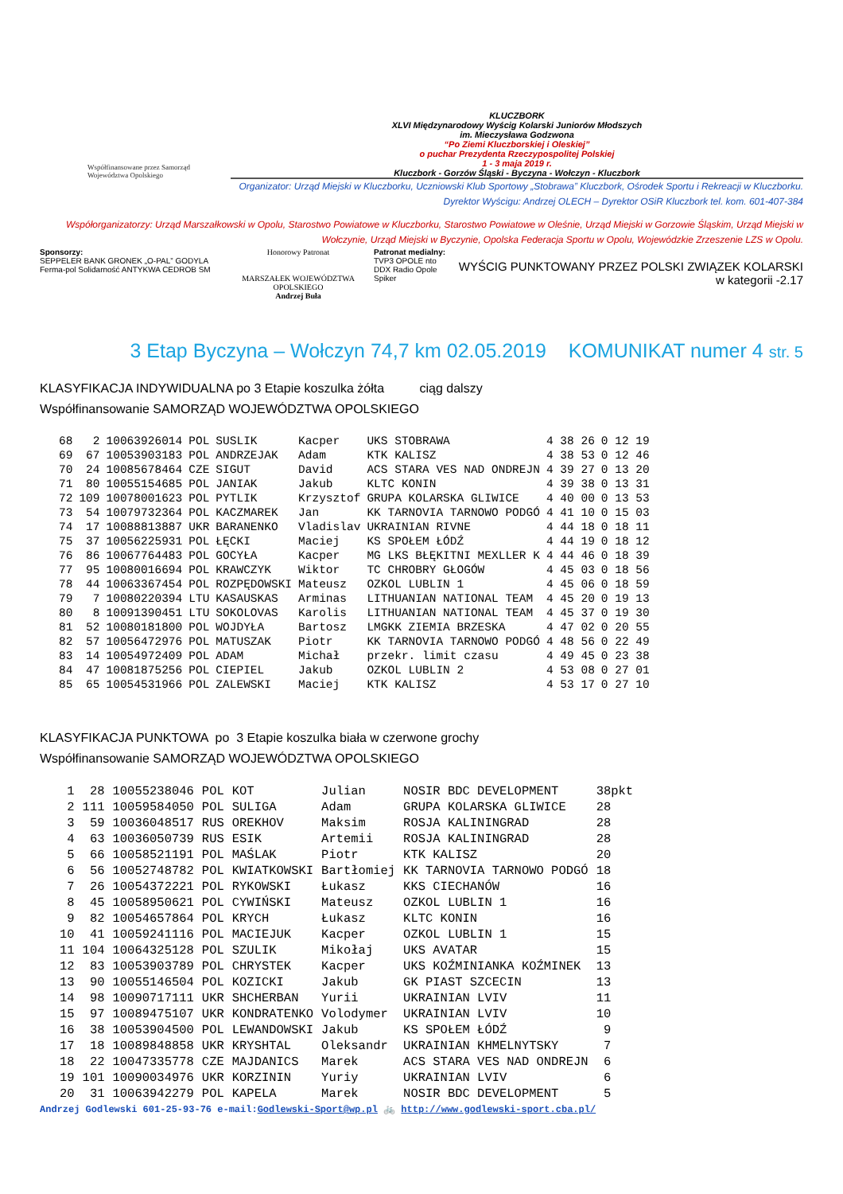Współfinansowane przez Samorząd Województwa Opolskiego
KLUCZBORK
XLVI Międzynarodowy Wyścig Kolarski Juniorów Młodszych
im. Mieczysława Godzwona
“Po Ziemi Kluczborskiej i Oleskiej”
o puchar Prezydenta Rzeczypospolitej Polskiej
1 - 3 maja 2019 r.
Kluczbork - Gorzów Śląski - Byczyna - Wołczyn - Kluczbork
Organizator: Urząd Miejski w Kluczborku, Uczniowski Klub Sportowy „Stobrawa” Kluczbork, Ośrodek Sportu i Rekreacji w Kluczborku.
Dyrektor Wyścigu: Andrzej OLECH – Dyrektor OSiR Kluczbork tel. kom. 601-407-384
Współorganizatorzy: Urząd Marszałkowski w Opolu, Starostwo Powiatowe w Kluczborku, Starostwo Powiatowe w Oleśnie, Urząd Miejski w Gorzowie Śląskim, Urząd Miejski w Wołczynie, Urząd Miejski w Byczynie, Opolska Federacja Sportu w Opolu, Wojewódzkie Zrzeszenie LZS w Opolu.
Sponsorzy:
SEPPELER BANK GRONEK „O-PAL” GODYLA Ferma-pol Solidarność ANTYKWA CEDROB SM
Honorowy Patronat
MARSZAŁEK WOJEWÓDZTWA OPOLSKIEGO
Andrzej Buła
Patronat medialny:
TVP3 OPOLE nto DDX Radio Opole Spiker
WYŚCIG PUNKTOWANY PRZEZ POLSKI ZWIĄZEK KOLARSKI
w kategorii -2.17
3 Etap Byczyna – Wołczyn 74,7 km 02.05.2019 KOMUNIKAT numer 4 str. 5
KLASYFIKACJA INDYWIDUALNA po 3 Etapie koszulka żółta ciąg dalszy
Współfinansowanie SAMORZĄD WOJEWÓDZTWA OPOLSKIEGO
| 68 | 2 | 10063926014 | POL | SUSLIK | Kacper | UKS STOBRAWA | 4 38 26 | 0 12 19 |
| 69 | 67 | 10053903183 | POL | ANDRZEJAK | Adam | KTK KALISZ | 4 38 53 | 0 12 46 |
| 70 | 24 | 10085678464 | CZE | SIGUT | David | ACS STARA VES NAD ONDREJN | 4 39 27 | 0 13 20 |
| 71 | 80 | 10055154685 | POL | JANIAK | Jakub | KLTC KONIN | 4 39 38 | 0 13 31 |
| 72 | 109 | 10078001623 | POL | PYTLIK | Krzysztof | GRUPA KOLARSKA GLIWICE | 4 40 00 | 0 13 53 |
| 73 | 54 | 10079732364 | POL | KACZMAREK | Jan | KK TARNOVIA TARNOWO PODGÓ | 4 41 10 | 0 15 03 |
| 74 | 17 | 10088813887 | UKR | BARANENKO | Vladislav | UKRAINIAN RIVNE | 4 44 18 | 0 18 11 |
| 75 | 37 | 10056225931 | POL | ŁĘCKI | Maciej | KS SPOŁEM ŁÓDŹ | 4 44 19 | 0 18 12 |
| 76 | 86 | 10067764483 | POL | GOCYŁA | Kacper | MG LKS BŁĘKITNI MEXLLER K | 4 44 46 | 0 18 39 |
| 77 | 95 | 10080016694 | POL | KRAWCZYK | Wiktor | TC CHROBRY GŁOGÓW | 4 45 03 | 0 18 56 |
| 78 | 44 | 10063367454 | POL | ROZPĘDOWSKI | Mateusz | OZKOL LUBLIN 1 | 4 45 06 | 0 18 59 |
| 79 | 7 | 10080220394 | LTU | KASAUSKAS | Arminas | LITHUANIAN NATIONAL TEAM | 4 45 20 | 0 19 13 |
| 80 | 8 | 10091390451 | LTU | SOKOLOVAS | Karolis | LITHUANIAN NATIONAL TEAM | 4 45 37 | 0 19 30 |
| 81 | 52 | 10080181800 | POL | WOJDYŁA | Bartosz | LMGKK ZIEMIA BRZESKA | 4 47 02 | 0 20 55 |
| 82 | 57 | 10056472976 | POL | MATUSZAK | Piotr | KK TARNOVIA TARNOWO PODGÓ | 4 48 56 | 0 22 49 |
| 83 | 14 | 10054972409 | POL | ADAM | Michał | przekr. limit czasu | 4 49 45 | 0 23 38 |
| 84 | 47 | 10081875256 | POL | CIEPIEL | Jakub | OZKOL LUBLIN 2 | 4 53 08 | 0 27 01 |
| 85 | 65 | 10054531966 | POL | ZALEWSKI | Maciej | KTK KALISZ | 4 53 17 | 0 27 10 |
KLASYFIKACJA PUNKTOWA po 3 Etapie koszulka biała w czerwone grochy
Współfinansowanie SAMORZĄD WOJEWÓDZTWA OPOLSKIEGO
| 1 | 28 | 10055238046 | POL | KOT | Julian | NOSIR BDC DEVELOPMENT | 38pkt |
| 2 | 111 | 10059584050 | POL | SULIGA | Adam | GRUPA KOLARSKA GLIWICE | 28 |
| 3 | 59 | 10036048517 | RUS | OREKHOV | Maksim | ROSJA KALININGRAD | 28 |
| 4 | 63 | 10036050739 | RUS | ESIK | Artemii | ROSJA KALININGRAD | 28 |
| 5 | 66 | 10058521191 | POL | MAŚLAK | Piotr | KTK KALISZ | 20 |
| 6 | 56 | 10052748782 | POL | KWIATKOWSKI | Bartłomiej | KK TARNOVIA TARNOWO PODGÓ | 18 |
| 7 | 26 | 10054372221 | POL | RYKOWSKI | Łukasz | KKS CIECHANÓW | 16 |
| 8 | 45 | 10058950621 | POL | CYWIŃSKI | Mateusz | OZKOL LUBLIN 1 | 16 |
| 9 | 82 | 10054657864 | POL | KRYCH | Łukasz | KLTC KONIN | 16 |
| 10 | 41 | 10059241116 | POL | MACIEJUK | Kacper | OZKOL LUBLIN 1 | 15 |
| 11 | 104 | 10064325128 | POL | SZULIK | Mikołaj | UKS AVATAR | 15 |
| 12 | 83 | 10053903789 | POL | CHRYSTEK | Kacper | UKS KOŹMINIANKA KOŹMINEK | 13 |
| 13 | 90 | 10055146504 | POL | KOZICKI | Jakub | GK PIAST SZCECIN | 13 |
| 14 | 98 | 10090717111 | UKR | SHCHERBAN | Yurii | UKRAINIAN LVIV | 11 |
| 15 | 97 | 10089475107 | UKR | KONDRATENKO | Volodymer | UKRAINIAN LVIV | 10 |
| 16 | 38 | 10053904500 | POL | LEWANDOWSKI | Jakub | KS SPOŁEM ŁÓDŹ | 9 |
| 17 | 18 | 10089848858 | UKR | KRYSHTAL | Oleksandr | UKRAINIAN KHMELNYTSKY | 7 |
| 18 | 22 | 10047335778 | CZE | MAJDANICS | Marek | ACS STARA VES NAD ONDREJN | 6 |
| 19 | 101 | 10090034976 | UKR | KORZININ | Yuriy | UKRAINIAN LVIV | 6 |
| 20 | 31 | 10063942279 | POL | KAPELA | Marek | NOSIR BDC DEVELOPMENT | 5 |
Andrzej Godlewski 601-25-93-76 e-mail:Godlewski-Sport@wp.pl 🚲 http://www.godlewski-sport.cba.pl/